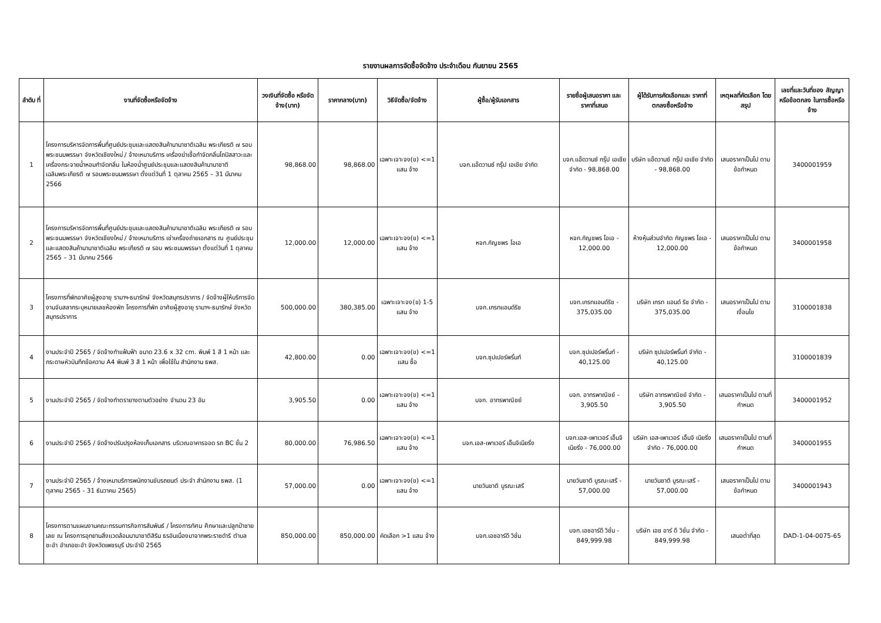รายงานผลการจัดซื้อจัดจ้าง ประจำเดือน กันยายน 2565
| ลำดับ ที่ | งานที่จัดซื้อหรือจัดจ้าง | วงเงินที่จัดซื้อ หรือจัดจ้าง(บาท) | ราคากลาง(บาท) | วิธีจัดซื้อ/จัดจ้าง | ผู้ซื้อ/ผู้รับเอกสาร | รายชื่อผู้เสนอราคา และราคาที่เสนอ | ผู้ได้รับการคัดเลือกและ ราคาที่ตกลงซื้อหรือจ้าง | เหตุผลที่คัดเลือก โดยสรุป | เลขที่และวันที่ของ สัญญาหรือข้อตกลง ในการซื้อหรือจ้าง |
| --- | --- | --- | --- | --- | --- | --- | --- | --- | --- |
| 1 | โครงการบริหารจัดการพื้นที่ศูนย์ประชุมและแสดงสินค้านานาชาติเฉลิม พระเกียรติ ๗ รอบพระชนมพรรษา จังหวัดเชียงใหม่ / จ้างเหมาบริการ เครื่องฆ่าเชื้อกำจัดกลิ่นโถปัสสาวะและเครื่องกระจายน้ำหอมกำจัดกลิ่น ในห้องน้ำศูนย์ประชุมและแสดงสินค้านานาชาติ เฉลิมพระเกียรติ ๗ รอบพระชนมพรรษา ตั้งแต่วันที่ 1 ตุลาคม 2565 – 31 มีนาคม 2566 | 98,868.00 | 98,868.00 | เฉพาะเจาะจง(ข) <=1 แสน จ้าง | บจก.แอ๊ดวานซ์ กรุ๊ป เอเชีย จำกัด | บจก.แอ๊ดวานซ์ กรุ๊ป เอเชีย จำกัด - 98,868.00 | บริษัท แอ๊ดวานซ์ กรุ๊ป เอเชีย จำกัด - 98,868.00 | เสนอราคาเป็นไป ตามข้อกำหนด | 3400001959 |
| 2 | โครงการบริหารจัดการพื้นที่ศูนย์ประชุมและแสดงสินค้านานาชาติเฉลิม พระเกียรติ ๗ รอบพระชนมพรรษา จังหวัดเชียงใหม่ / จ้างเหมาบริการ เช่าเครื่องถ่ายเอกสาร ณ ศูนย์ประชุมและแสดงสินค้านานาชาติเฉลิม พระเกียรติ ๗ รอบ พระชนมพรรษา ตั้งแต่วันที่ 1 ตุลาคม 2565 – 31 มีนาคม 2566 | 12,000.00 | 12,000.00 | เฉพาะเจาะจง(ข) <=1 แสน จ้าง | หจก.กัญชพร โอเอ | หจก.กัญชพร โอเอ - 12,000.00 | ห้างหุ้นส่วนจำกัด กัญชพร โอเอ - 12,000.00 | เสนอราคาเป็นไป ตามข้อกำหนด | 3400001958 |
| 3 | โครงการที่พักอาศัยผู้สูงอายุ รามาฯ-ธนารักษ์ จังหวัดสมุทรปราการ / จัดจ้างผู้ให้บริการจัดงานจับสลากระบุหมายเลขห้องพัก โครงการที่พัก อาศัยผู้สูงอายุ รามาฯ-ธนารักษ์ จังหวัดสมุทรปราการ | 500,000.00 | 380,385.00 | เฉพาะเจาะจง(ข) 1-5 แสน จ้าง | บจก.เกรทแอนด์ริช | บจก.เกรทแอนด์ริช - 375,035.00 | บริษัท เกรท แอนด์ ริช จำกัด - 375,035.00 | เสนอราคาเป็นไป ตามเงื่อนไข | 3100001838 |
| 4 | งานประจำปี 2565 / จัดจ้างทำแฟ้มฟ้า ขนาด 23.6 x 32 cm. พิมพ์ 1 สี 1 หน้า และกระดาษหัวบันทึกข้อความ A4 พิมพ์ 3 สี 1 หน้า เพื่อใช้ใน สำนักงาน ธพส. | 42,800.00 | 0.00 | เฉพาะเจาะจง(ข) <=1 แสน ซื้อ | บจก.ซุปเปอร์พริ้นท์ | บจก.ซุปเปอร์พริ้นท์ - 40,125.00 | บริษัท ซุปเปอร์พริ้นท์ จำกัด - 40,125.00 | | 3100001839 |
| 5 | งานประจำปี 2565 / จัดจ้างทำตรายางตามตัวอย่าง จำนวน 23 อัน | 3,905.50 | 0.00 | เฉพาะเจาะจง(ข) <=1 แสน จ้าง | บจก. อาทรพาณิชย์ | บจก. อาทรพาณิชย์ - 3,905.50 | บริษัท อาทรพาณิชย์ จำกัด - 3,905.50 | เสนอราคาเป็นไป ตามที่กำหนด | 3400001952 |
| 6 | งานประจำปี 2565 / จัดจ้างปรับปรุงห้องเก็บเอกสาร บริเวณอาคารจอด รถ BC ชั้น 2 | 80,000.00 | 76,986.50 | เฉพาะเจาะจง(ข) <=1 แสน จ้าง | บจก.เอส-เพาเวอร์ เอ็นจิเนียริ่ง | บจก.เอส-เพาเวอร์ เอ็นจิเนียริ่ง - 76,000.00 | บริษัท เอส-เพาเวอร์ เอ็นจิ เนียริ่ง จำกัด - 76,000.00 | เสนอราคาเป็นไป ตามที่กำหนด | 3400001955 |
| 7 | งานประจำปี 2565 / จ้างเหมาบริการพนักงานขับรถยนต์ ประจำ สำนักงาน ธพส. (1 ตุลาคม 2565 - 31 ธันวาคม 2565) | 57,000.00 | 0.00 | เฉพาะเจาะจง(ข) <=1 แสน จ้าง | นายวันชาติ บูรณะเสรี | นายวันชาติ บูรณะเสรี - 57,000.00 | นายวันชาติ บูรณะเสรี - 57,000.00 | เสนอราคาเป็นไป ตามข้อกำหนด | 3400001943 |
| 8 | โครงการตามแผนงานคณะกรรมการกิจการสัมพันธ์ / โครงการทัศน ศึกษาและปลูกป่าชายเลย ณ โครงการอุทยานสิ่งแวดล้อมนานาชาติสิริน ธรอันเนื่องมาจากพระราชดำริ ตำบลชะอำ อำเภอชะอำ จังหวัดเพชรบุรี ประจำปี 2565 | 850,000.00 | 850,000.00 | คัดเลือก >1 แสน จ้าง | บจก.เอชอาร์ดี วิชั่น | บจก.เอชอาร์ดี วิชั่น - 849,999.98 | บริษัท เอช อาร์ ดี วิชั่น จำกัด - 849,999.98 | เสนอต่ำที่สุด | DAD-1-04-0075-65 |